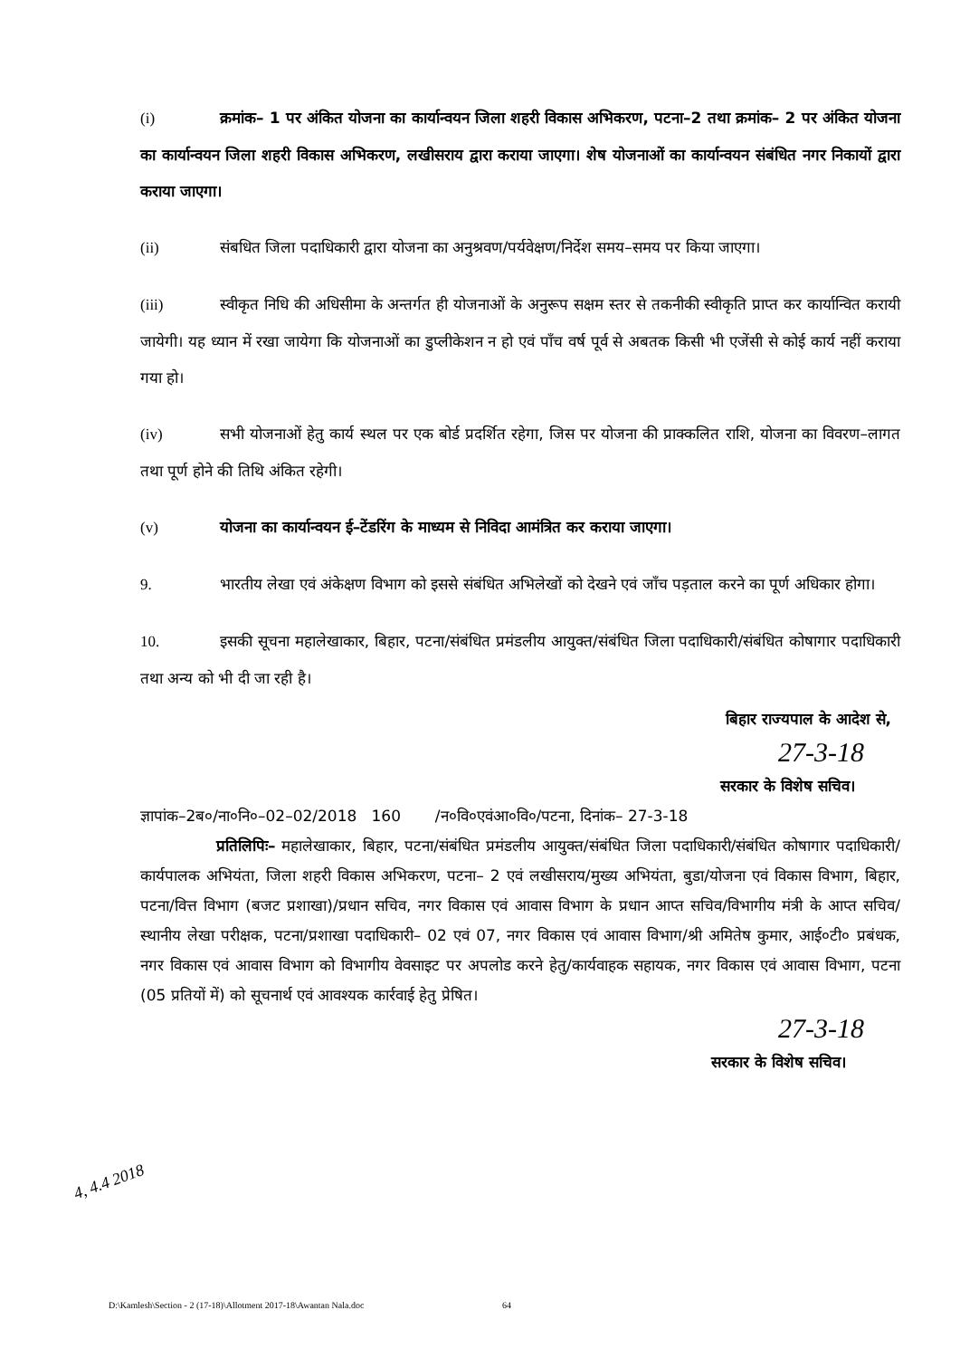(i) क्रमांक– 1 पर अंकित योजना का कार्यान्वयन जिला शहरी विकास अभिकरण, पटना–2 तथा क्रमांक– 2 पर अंकित योजना का कार्यान्वयन जिला शहरी विकास अभिकरण, लखीसराय द्वारा कराया जाएगा। शेष योजनाओं का कार्यान्वयन संबंधित नगर निकायों द्वारा कराया जाएगा।
(ii) संबधित जिला पदाधिकारी द्वारा योजना का अनुश्रवण/पर्यवेक्षण/निर्देश समय–समय पर किया जाएगा।
(iii) स्वीकृत निधि की अधिसीमा के अन्तर्गत ही योजनाओं के अनुरूप सक्षम स्तर से तकनीकी स्वीकृति प्राप्त कर कार्यान्वित करायी जायेगी। यह ध्यान में रखा जायेगा कि योजनाओं का डुप्लीकेशन न हो एवं पाँच वर्ष पूर्व से अबतक किसी भी एजेंसी से कोई कार्य नहीं कराया गया हो।
(iv) सभी योजनाओं हेतु कार्य स्थल पर एक बोर्ड प्रदर्शित रहेगा, जिस पर योजना की प्राक्कलित राशि, योजना का विवरण–लागत तथा पूर्ण होने की तिथि अंकित रहेगी।
(v) योजना का कार्यान्वयन ई–टेंडरिंग के माध्यम से निविदा आमंत्रित कर कराया जाएगा।
9. भारतीय लेखा एवं अंकेक्षण विभाग को इससे संबंधित अभिलेखों को देखने एवं जाँच पड़ताल करने का पूर्ण अधिकार होगा।
10. इसकी सूचना महालेखाकार, बिहार, पटना/संबंधित प्रमंडलीय आयुक्त/संबंधित जिला पदाधिकारी/संबंधित कोषागार पदाधिकारी तथा अन्य को भी दी जा रही है।
बिहार राज्यपाल के आदेश से,
27-3-18
सरकार के विशेष सचिव।
ज्ञापांक–2ब०/ना०नि०–02–02/2018 160 /न०वि०एवंआ०वि०/पटना, दिनांक– 27-3-18
प्रतिलिपिः– महालेखाकार, बिहार, पटना/संबंधित प्रमंडलीय आयुक्त/संबंधित जिला पदाधिकारी/संबंधित कोषागार पदाधिकारी/कार्यपालक अभियंता, जिला शहरी विकास अभिकरण, पटना– 2 एवं लखीसराय/मुख्य अभियंता, बुडा/योजना एवं विकास विभाग, बिहार, पटना/वित्त विभाग (बजट प्रशाखा)/प्रधान सचिव, नगर विकास एवं आवास विभाग के प्रधान आप्त सचिव/विभागीय मंत्री के आप्त सचिव/स्थानीय लेखा परीक्षक, पटना/प्रशाखा पदाधिकारी– 02 एवं 07, नगर विकास एवं आवास विभाग/श्री अमितेष कुमार, आई०टी० प्रबंधक, नगर विकास एवं आवास विभाग को विभागीय वेवसाइट पर अपलोड करने हेतु/कार्यवाहक सहायक, नगर विकास एवं आवास विभाग, पटना (05 प्रतियों में) को सूचनार्थ एवं आवश्यक कार्रवाई हेतु प्रेषित।
27-3-18
सरकार के विशेष सचिव।
4, 4.4 2018
D:\Kamlesh\Section - 2 (17-18)\Allotment 2017-18\Awantan Nala.doc
64